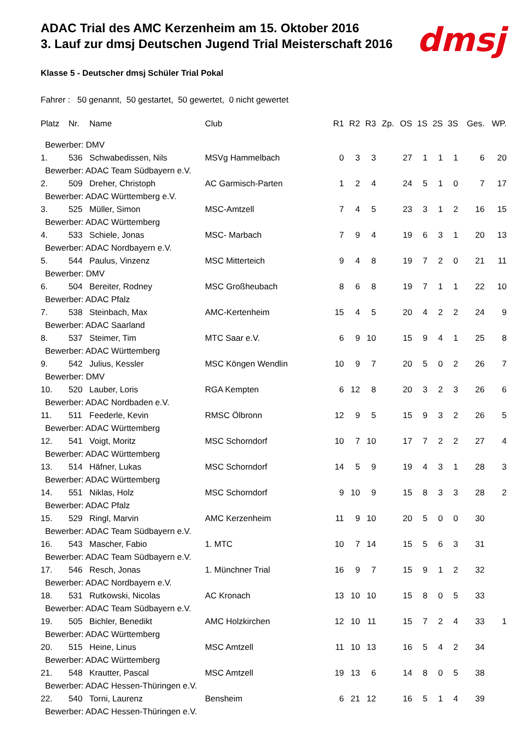dmsj
ADAC Trial des AMC Kerzenheim am 15. Oktober 2016
3. Lauf zur dmsj Deutschen Jugend Trial Meisterschaft 2016
Klasse 5 - Deutscher dmsj Schüler Trial Pokal
Fahrer : 50 genannt, 50 gestartet, 50 gewertet, 0 nicht gewertet
| Platz | Nr. | Name | Club | R1 | R2 | R3 | Zp. | OS | 1S | 2S | 3S | Ges. | WP. |
| --- | --- | --- | --- | --- | --- | --- | --- | --- | --- | --- | --- | --- | --- |
| Bewerber: DMV | | | | | | | | | | | | | |
| 1. | 536 | Schwabedissen, Nils | MSVg Hammelbach | 0 | 3 | 3 | | 27 | 1 | 1 | 1 | 6 | 20 |
| Bewerber: ADAC Team Südbayern e.V. | | | | | | | | | | | | | |
| 2. | 509 | Dreher, Christoph | AC Garmisch-Parten | 1 | 2 | 4 | | 24 | 5 | 1 | 0 | 7 | 17 |
| Bewerber: ADAC Württemberg e.V. | | | | | | | | | | | | | |
| 3. | 525 | Müller, Simon | MSC-Amtzell | 7 | 4 | 5 | | 23 | 3 | 1 | 2 | 16 | 15 |
| Bewerber: ADAC Württemberg | | | | | | | | | | | | | |
| 4. | 533 | Schiele, Jonas | MSC- Marbach | 7 | 9 | 4 | | 19 | 6 | 3 | 1 | 20 | 13 |
| Bewerber: ADAC Nordbayern e.V. | | | | | | | | | | | | | |
| 5. | 544 | Paulus, Vinzenz | MSC Mitterteich | 9 | 4 | 8 | | 19 | 7 | 2 | 0 | 21 | 11 |
| Bewerber: DMV | | | | | | | | | | | | | |
| 6. | 504 | Bereiter, Rodney | MSC Großheubach | 8 | 6 | 8 | | 19 | 7 | 1 | 1 | 22 | 10 |
| Bewerber: ADAC Pfalz | | | | | | | | | | | | | |
| 7. | 538 | Steinbach, Max | AMC-Kertenheim | 15 | 4 | 5 | | 20 | 4 | 2 | 2 | 24 | 9 |
| Bewerber: ADAC Saarland | | | | | | | | | | | | | |
| 8. | 537 | Steimer, Tim | MTC Saar e.V. | 6 | 9 | 10 | | 15 | 9 | 4 | 1 | 25 | 8 |
| Bewerber: ADAC Württemberg | | | | | | | | | | | | | |
| 9. | 542 | Julius, Kessler | MSC Köngen Wendlin | 10 | 9 | 7 | | 20 | 5 | 0 | 2 | 26 | 7 |
| Bewerber: DMV | | | | | | | | | | | | | |
| 10. | 520 | Lauber, Loris | RGA Kempten | 6 | 12 | 8 | | 20 | 3 | 2 | 3 | 26 | 6 |
| Bewerber: ADAC Nordbaden e.V. | | | | | | | | | | | | | |
| 11. | 511 | Feederle, Kevin | RMSC Ölbronn | 12 | 9 | 5 | | 15 | 9 | 3 | 2 | 26 | 5 |
| Bewerber: ADAC Württemberg | | | | | | | | | | | | | |
| 12. | 541 | Voigt, Moritz | MSC Schorndorf | 10 | 7 | 10 | | 17 | 7 | 2 | 2 | 27 | 4 |
| Bewerber: ADAC Württemberg | | | | | | | | | | | | | |
| 13. | 514 | Häfner, Lukas | MSC Schorndorf | 14 | 5 | 9 | | 19 | 4 | 3 | 1 | 28 | 3 |
| Bewerber: ADAC Württemberg | | | | | | | | | | | | | |
| 14. | 551 | Niklas, Holz | MSC Schorndorf | 9 | 10 | 9 | | 15 | 8 | 3 | 3 | 28 | 2 |
| Bewerber: ADAC Pfalz | | | | | | | | | | | | | |
| 15. | 529 | Ringl, Marvin | AMC Kerzenheim | 11 | 9 | 10 | | 20 | 5 | 0 | 0 | 30 | |
| Bewerber: ADAC Team Südbayern e.V. | | | | | | | | | | | | | |
| 16. | 543 | Mascher, Fabio | 1. MTC | 10 | 7 | 14 | | 15 | 5 | 6 | 3 | 31 | |
| Bewerber: ADAC Team Südbayern e.V. | | | | | | | | | | | | | |
| 17. | 546 | Resch, Jonas | 1. Münchner Trial | 16 | 9 | 7 | | 15 | 9 | 1 | 2 | 32 | |
| Bewerber: ADAC Nordbayern e.V. | | | | | | | | | | | | | |
| 18. | 531 | Rutkowski, Nicolas | AC Kronach | 13 | 10 | 10 | | 15 | 8 | 0 | 5 | 33 | |
| Bewerber: ADAC Team Südbayern e.V. | | | | | | | | | | | | | |
| 19. | 505 | Bichler, Benedikt | AMC Holzkirchen | 12 | 10 | 11 | | 15 | 7 | 2 | 4 | 33 | 1 |
| Bewerber: ADAC Württemberg | | | | | | | | | | | | | |
| 20. | 515 | Heine, Linus | MSC Amtzell | 11 | 10 | 13 | | 16 | 5 | 4 | 2 | 34 | |
| Bewerber: ADAC Württemberg | | | | | | | | | | | | | |
| 21. | 548 | Krautter, Pascal | MSC Amtzell | 19 | 13 | 6 | | 14 | 8 | 0 | 5 | 38 | |
| Bewerber: ADAC Hessen-Thüringen e.V. | | | | | | | | | | | | | |
| 22. | 540 | Torni, Laurenz | Bensheim | 6 | 21 | 12 | | 16 | 5 | 1 | 4 | 39 | |
| Bewerber: ADAC Hessen-Thüringen e.V. | | | | | | | | | | | | | |